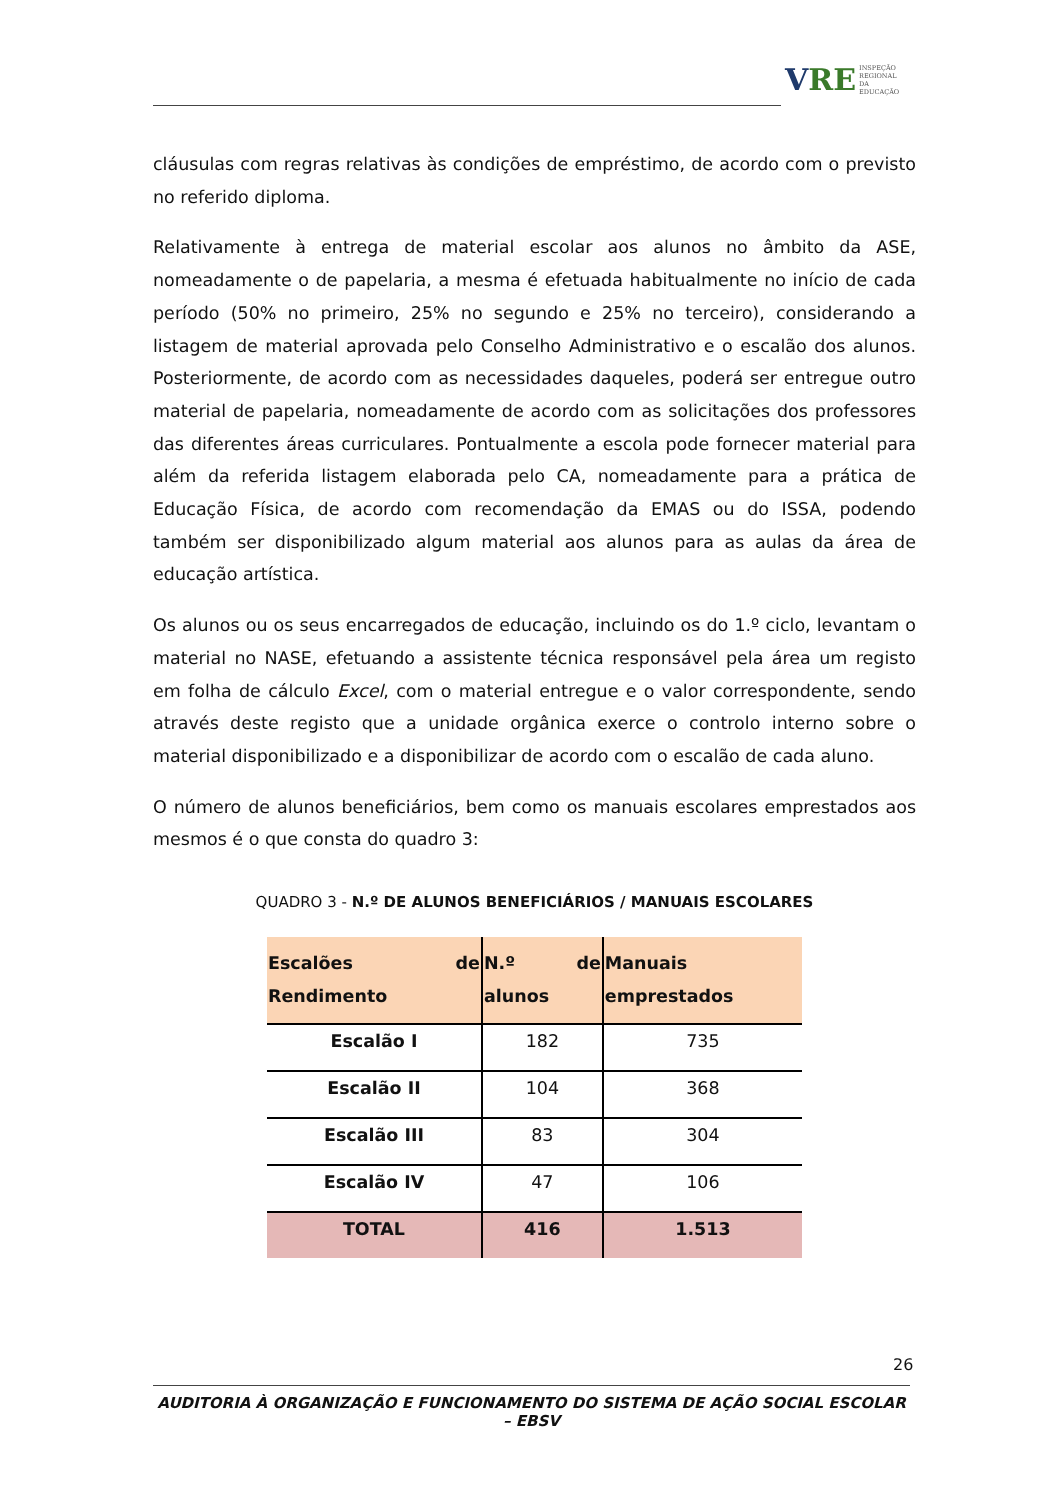V RE INSPEÇÃO
REGIONAL
DA EDUCAÇÃO
cláusulas com regras relativas às condições de empréstimo, de acordo com o previsto no referido diploma.
Relativamente à entrega de material escolar aos alunos no âmbito da ASE, nomeadamente o de papelaria, a mesma é efetuada habitualmente no início de cada período (50% no primeiro, 25% no segundo e 25% no terceiro), considerando a listagem de material aprovada pelo Conselho Administrativo e o escalão dos alunos. Posteriormente, de acordo com as necessidades daqueles, poderá ser entregue outro material de papelaria, nomeadamente de acordo com as solicitações dos professores das diferentes áreas curriculares. Pontualmente a escola pode fornecer material para além da referida listagem elaborada pelo CA, nomeadamente para a prática de Educação Física, de acordo com recomendação da EMAS ou do ISSA, podendo também ser disponibilizado algum material aos alunos para as aulas da área de educação artística.
Os alunos ou os seus encarregados de educação, incluindo os do 1.º ciclo, levantam o material no NASE, efetuando a assistente técnica responsável pela área um registo em folha de cálculo Excel, com o material entregue e o valor correspondente, sendo através deste registo que a unidade orgânica exerce o controlo interno sobre o material disponibilizado e a disponibilizar de acordo com o escalão de cada aluno.
O número de alunos beneficiários, bem como os manuais escolares emprestados aos mesmos é o que consta do quadro 3:
QUADRO 3 - N.º DE ALUNOS BENEFICIÁRIOS / MANUAIS ESCOLARES
| Escalões de Rendimento | N.º de alunos | Manuais emprestados |
| --- | --- | --- |
| Escalão I | 182 | 735 |
| Escalão II | 104 | 368 |
| Escalão III | 83 | 304 |
| Escalão IV | 47 | 106 |
| TOTAL | 416 | 1.513 |
26
AUDITORIA À ORGANIZAÇÃO E FUNCIONAMENTO DO SISTEMA DE AÇÃO SOCIAL ESCOLAR – EBSV